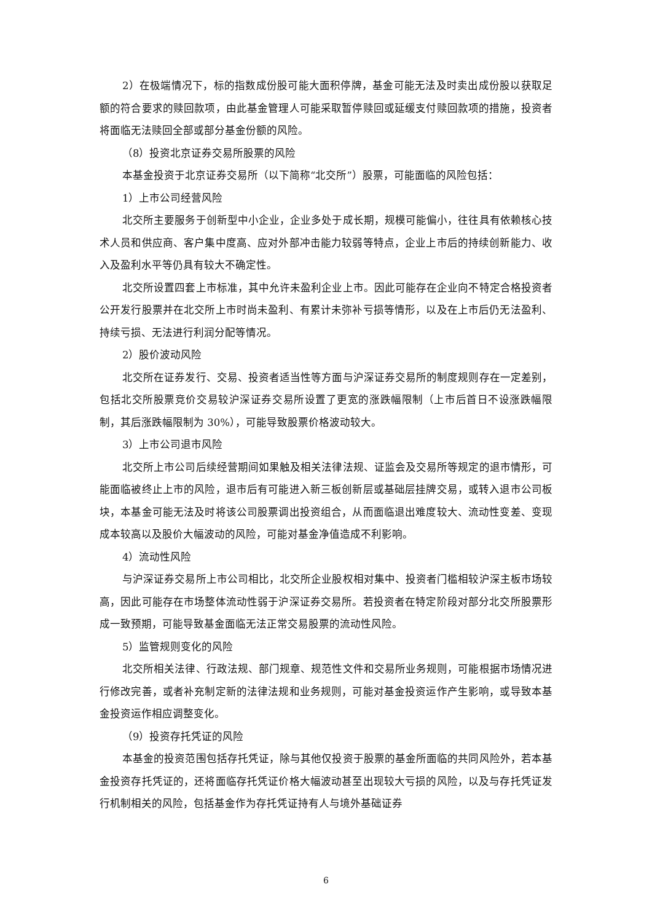2）在极端情况下，标的指数成份股可能大面积停牌，基金可能无法及时卖出成份股以获取足额的符合要求的赎回款项，由此基金管理人可能采取暂停赎回或延缓支付赎回款项的措施，投资者将面临无法赎回全部或部分基金份额的风险。
（8）投资北京证券交易所股票的风险
本基金投资于北京证券交易所（以下简称“北交所”）股票，可能面临的风险包括：
1）上市公司经营风险
北交所主要服务于创新型中小企业，企业多处于成长期，规模可能偏小，往往具有依赖核心技术人员和供应商、客户集中度高、应对外部冲击能力较弱等特点，企业上市后的持续创新能力、收入及盈利水平等仍具有较大不确定性。
北交所设置四套上市标准，其中允许未盈利企业上市。因此可能存在企业向不特定合格投资者公开发行股票并在北交所上市时尚未盈利、有累计未弥补亏损等情形，以及在上市后仍无法盈利、持续亏损、无法进行利润分配等情况。
2）股价波动风险
北交所在证券发行、交易、投资者适当性等方面与沪深证券交易所的制度规则存在一定差别，包括北交所股票竞价交易较沪深证券交易所设置了更宽的涨跌幅限制（上市后首日不设涨跌幅限制，其后涨跌幅限制为 30%），可能导致股票价格波动较大。
3）上市公司退市风险
北交所上市公司后续经营期间如果触及相关法律法规、证监会及交易所等规定的退市情形，可能面临被终止上市的风险，退市后有可能进入新三板创新层或基础层挂牌交易，或转入退市公司板块，本基金可能无法及时将该公司股票调出投资组合，从而面临退出难度较大、流动性变差、变现成本较高以及股价大幅波动的风险，可能对基金净值造成不利影响。
4）流动性风险
与沪深证券交易所上市公司相比，北交所企业股权相对集中、投资者门槛相较沪深主板市场较高，因此可能存在市场整体流动性弱于沪深证券交易所。若投资者在特定阶段对部分北交所股票形成一致预期，可能导致基金面临无法正常交易股票的流动性风险。
5）监管规则变化的风险
北交所相关法律、行政法规、部门规章、规范性文件和交易所业务规则，可能根据市场情况进行修改完善，或者补充制定新的法律法规和业务规则，可能对基金投资运作产生影响，或导致本基金投资运作相应调整变化。
（9）投资存托凭证的风险
本基金的投资范围包括存托凭证，除与其他仅投资于股票的基金所面临的共同风险外，若本基金投资存托凭证的，还将面临存托凭证价格大幅波动甚至出现较大亏损的风险，以及与存托凭证发行机制相关的风险，包括基金作为存托凭证持有人与境外基础证券
6